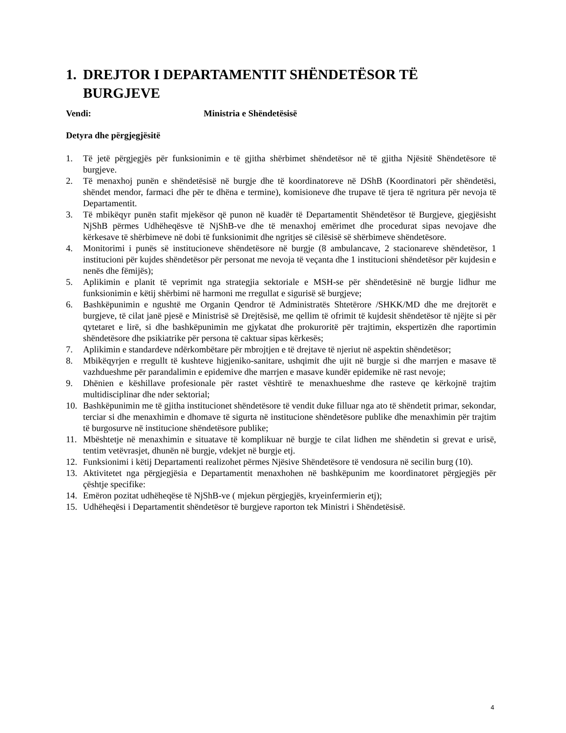1. DREJTOR I DEPARTAMENTIT SHËNDETËSOR TË BURGJEVE
Vendi: Ministria e Shëndetësisë
Detyra dhe përgjegjësitë
1. Të jetë përgjegjës për funksionimin e të gjitha shërbimet shëndetësor në të gjitha Njësitë Shëndetësore të burgjeve.
2. Të menaxhoj punën e shëndetësisë në burgje dhe të koordinatoreve në DShB (Koordinatori për shëndetësi, shëndet mendor, farmaci dhe për te dhëna e termine), komisioneve dhe trupave të tjera të ngritura për nevoja të Departamentit.
3. Të mbikëqyr punën stafit mjekësor që punon në kuadër të Departamentit Shëndetësor të Burgjeve, gjegjësisht NjShB përmes Udhëheqësve të NjShB-ve dhe të menaxhoj emërimet dhe procedurat sipas nevojave dhe kërkesave të shërbimeve në dobi të funksionimit dhe ngritjes së cilësisë së shërbimeve shëndetësore.
4. Monitorimi i punës së institucioneve shëndetësore në burgje (8 ambulancave, 2 stacionareve shëndetësor, 1 institucioni për kujdes shëndetësor për personat me nevoja të veçanta dhe 1 institucioni shëndetësor për kujdesin e nenës dhe fëmijës);
5. Aplikimin e planit të veprimit nga strategjia sektoriale e MSH-se për shëndetësinë në burgje lidhur me funksionimin e këtij shërbimi në harmoni me rregullat e sigurisë së burgjeve;
6. Bashkëpunimin e ngushtë me Organin Qendror të Administratës Shtetërore /SHKK/MD dhe me drejtorët e burgjeve, të cilat janë pjesë e Ministrisë së Drejtësisë, me qellim të ofrimit të kujdesit shëndetësor të njëjte si për qytetaret e lirë, si dhe bashkëpunimin me gjykatat dhe prokuroritë për trajtimin, ekspertizën dhe raportimin shëndetësore dhe psikiatrike për persona të caktuar sipas kërkesës;
7. Aplikimin e standardeve ndërkombëtare për mbrojtjen e të drejtave të njeriut në aspektin shëndetësor;
8. Mbikëqyrjen e rregullt të kushteve higjeniko-sanitare, ushqimit dhe ujit në burgje si dhe marrjen e masave të vazhdueshme për parandalimin e epidemive dhe marrjen e masave kundër epidemike në rast nevoje;
9. Dhënien e këshillave profesionale për rastet vështirë te menaxhueshme dhe rasteve qe kërkojnë trajtim multidisciplinar dhe nder sektorial;
10. Bashkëpunimin me të gjitha institucionet shëndetësore të vendit duke filluar nga ato të shëndetit primar, sekondar, terciar si dhe menaxhimin e dhomave të sigurta në institucione shëndetësore publike dhe menaxhimin për trajtim të burgosurve në institucione shëndetësore publike;
11. Mbështetje në menaxhimin e situatave të komplikuar në burgje te cilat lidhen me shëndetin si grevat e urisë, tentim vetëvrasjet, dhunën në burgje, vdekjet në burgje etj.
12. Funksionimi i këtij Departamenti realizohet përmes Njësive Shëndetësore të vendosura në secilin burg (10).
13. Aktivitetet nga përgjegjësia e Departamentit menaxhohen në bashkëpunim me koordinatoret përgjegjës për çështje specifike:
14. Emëron pozitat udhëheqëse të NjShB-ve ( mjekun përgjegjës, kryeinfermierin etj);
15. Udhëheqësi i Departamentit shëndetësor të burgjeve raporton tek Ministri i Shëndetësisë.
4